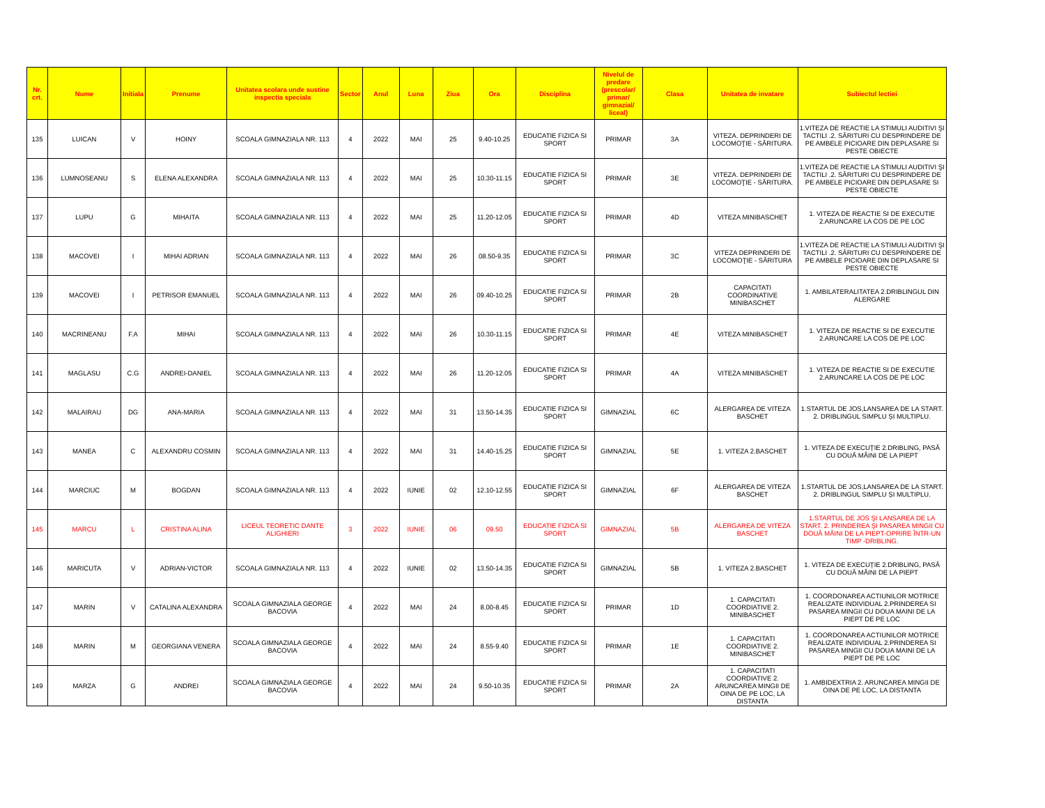| Nr. crt. | Nume | Initiala | Prenume | Unitatea scolara unde sustine inspectia speciala | Sector | Anul | Luna | Ziua | Ora | Disciplina | Nivelul de predare (prescolar/ primar/ gimnazial/ liceal) | Clasa | Unitatea de invatare | Subiectul lectiei |
| --- | --- | --- | --- | --- | --- | --- | --- | --- | --- | --- | --- | --- | --- | --- |
| 135 | LUICAN | V | HOINY | SCOALA GIMNAZIALA NR. 113 | 4 | 2022 | MAI | 25 | 9.40-10.25 | EDUCATIE FIZICA SI SPORT | PRIMAR | 3A | VITEZA. DEPRINDERI DE LOCOMOŢIE - SĂRITURA. | 1.VITEZA DE REACTIE LA STIMULI AUDITIVI ŞI TACTILI .2. SĂRITURI CU DESPRINDERE DE PE AMBELE PICIOARE DIN DEPLASARE SI PESTE OBIECTE |
| 136 | LUMNOSEANU | S | ELENA ALEXANDRA | SCOALA GIMNAZIALA NR. 113 | 4 | 2022 | MAI | 25 | 10.30-11.15 | EDUCATIE FIZICA SI SPORT | PRIMAR | 3E | VITEZA. DEPRINDERI DE LOCOMOŢIE - SĂRITURA. | 1.VITEZA DE REACTIE LA STIMULI AUDITIVI ŞI TACTILI .2. SĂRITURI CU DESPRINDERE DE PE AMBELE PICIOARE DIN DEPLASARE SI PESTE OBIECTE |
| 137 | LUPU | G | MIHAITA | SCOALA GIMNAZIALA NR. 113 | 4 | 2022 | MAI | 25 | 11.20-12.05 | EDUCATIE FIZICA SI SPORT | PRIMAR | 4D | VITEZA MINIBASCHET | 1. VITEZA DE REACTIE SI DE EXECUTIE 2.ARUNCARE LA COS DE PE LOC |
| 138 | MACOVEI | I | MIHAI ADRIAN | SCOALA GIMNAZIALA NR. 113 | 4 | 2022 | MAI | 26 | 08.50-9.35 | EDUCATIE FIZICA SI SPORT | PRIMAR | 3C | VITEZA DEPRINDERI DE LOCOMOŢIE - SĂRITURA | 1.VITEZA DE REACTIE LA STIMULI AUDITIVI ŞI TACTILI .2. SĂRITURI CU DESPRINDERE DE PE AMBELE PICIOARE DIN DEPLASARE SI PESTE OBIECTE |
| 139 | MACOVEI | I | PETRISOR EMANUEL | SCOALA GIMNAZIALA NR. 113 | 4 | 2022 | MAI | 26 | 09.40-10.25 | EDUCATIE FIZICA SI SPORT | PRIMAR | 2B | CAPACITATI COORDINATIVE MINIBASCHET | 1. AMBILATERALITATEA 2.DRIBLINGUL DIN ALERGARE |
| 140 | MACRINEANU | F.A | MIHAI | SCOALA GIMNAZIALA NR. 113 | 4 | 2022 | MAI | 26 | 10.30-11.15 | EDUCATIE FIZICA SI SPORT | PRIMAR | 4E | VITEZA MINIBASCHET | 1. VITEZA DE REACTIE SI DE EXECUTIE 2.ARUNCARE LA COS DE PE LOC |
| 141 | MAGLASU | C.G | ANDREI-DANIEL | SCOALA GIMNAZIALA NR. 113 | 4 | 2022 | MAI | 26 | 11.20-12.05 | EDUCATIE FIZICA SI SPORT | PRIMAR | 4A | VITEZA MINIBASCHET | 1. VITEZA DE REACTIE SI DE EXECUTIE 2.ARUNCARE LA COS DE PE LOC |
| 142 | MALAIRAU | DG | ANA-MARIA | SCOALA GIMNAZIALA NR. 113 | 4 | 2022 | MAI | 31 | 13.50-14.35 | EDUCATIE FIZICA SI SPORT | GIMNAZIAL | 6C | ALERGAREA DE VITEZA BASCHET | 1.STARTUL DE JOS,LANSAREA DE LA START. 2. DRIBLINGUL SIMPLU ȘI MULTIPLU. |
| 143 | MANEA | C | ALEXANDRU COSMIN | SCOALA GIMNAZIALA NR. 113 | 4 | 2022 | MAI | 31 | 14.40-15.25 | EDUCATIE FIZICA SI SPORT | GIMNAZIAL | 5E | 1. VITEZA 2.BASCHET | 1. VITEZA DE EXECUȚIE 2.DRIBLING, PASĂ CU DOUĂ MÂINI DE LA PIEPT |
| 144 | MARCIUC | M | BOGDAN | SCOALA GIMNAZIALA NR. 113 | 4 | 2022 | IUNIE | 02 | 12.10-12.55 | EDUCATIE FIZICA SI SPORT | GIMNAZIAL | 6F | ALERGAREA DE VITEZA BASCHET | 1.STARTUL DE JOS,LANSAREA DE LA START. 2. DRIBLINGUL SIMPLU ȘI MULTIPLU. |
| 145 | MARCU | L | CRISTINA ALINA | LICEUL TEORETIC DANTE ALIGHIERI | 3 | 2022 | IUNIE | 06 | 09.50 | EDUCATIE FIZICA SI SPORT | GIMNAZIAL | 5B | ALERGAREA DE VITEZA BASCHET | 1.STARTUL DE JOS ŞI LANSAREA DE LA START. 2. PRINDEREA ŞI PASAREA MINGII CU DOUĂ MÂINI DE LA PIEPT-OPRIRE ÎNTR-UN TIMP -DRIBLING. |
| 146 | MARICUTA | V | ADRIAN-VICTOR | SCOALA GIMNAZIALA NR. 113 | 4 | 2022 | IUNIE | 02 | 13.50-14.35 | EDUCATIE FIZICA SI SPORT | GIMNAZIAL | 5B | 1. VITEZA 2.BASCHET | 1. VITEZA DE EXECUȚIE 2.DRIBLING, PASĂ CU DOUĂ MÂINI DE LA PIEPT |
| 147 | MARIN | V | CATALINA ALEXANDRA | SCOALA GIMNAZIALA GEORGE BACOVIA | 4 | 2022 | MAI | 24 | 8.00-8.45 | EDUCATIE FIZICA SI SPORT | PRIMAR | 1D | 1. CAPACITATI COORDIATIVE 2. MINIBASCHET | 1. COORDONAREA ACTIUNILOR MOTRICE REALIZATE INDIVIDUAL 2.PRINDEREA SI PASAREA MINGII CU DOUA MAINI DE LA PIEPT DE PE LOC |
| 148 | MARIN | M | GEORGIANA VENERA | SCOALA GIMNAZIALA GEORGE BACOVIA | 4 | 2022 | MAI | 24 | 8.55-9.40 | EDUCATIE FIZICA SI SPORT | PRIMAR | 1E | 1. CAPACITATI COORDIATIVE 2. MINIBASCHET | 1. COORDONAREA ACTIUNILOR MOTRICE REALIZATE INDIVIDUAL 2.PRINDEREA SI PASAREA MINGII CU DOUA MAINI DE LA PIEPT DE PE LOC |
| 149 | MARZA | G | ANDREI | SCOALA GIMNAZIALA GEORGE BACOVIA | 4 | 2022 | MAI | 24 | 9.50-10.35 | EDUCATIE FIZICA SI SPORT | PRIMAR | 2A | 1. CAPACITATI COORDIATIVE 2. ARUNCAREA MINGII DE OINA DE PE LOC, LA DISTANTA | 1. AMBIDEXTRIA 2. ARUNCAREA MINGII DE OINA DE PE LOC, LA DISTANTA |